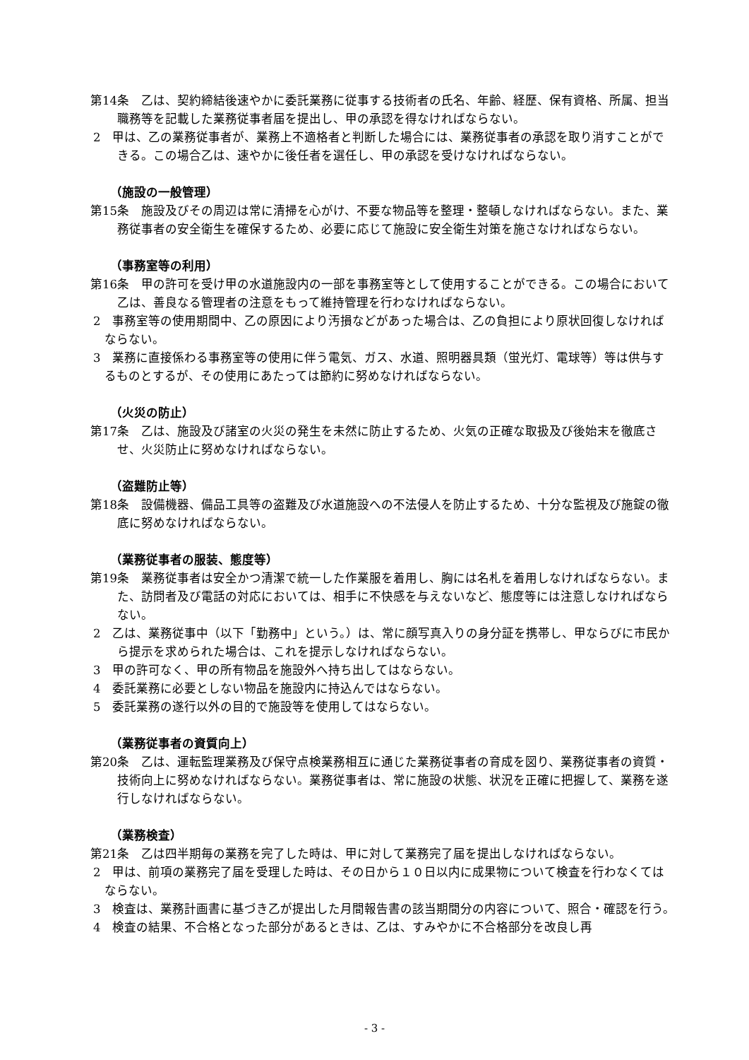第14条　乙は、契約締結後速やかに委託業務に従事する技術者の氏名、年齢、経歴、保有資格、所属、担当職務等を記載した業務従事者届を提出し、甲の承認を得なければならない。
2　甲は、乙の業務従事者が、業務上不適格者と判断した場合には、業務従事者の承認を取り消すことができる。この場合乙は、速やかに後任者を選任し、甲の承認を受けなければならない。
（施設の一般管理）
第15条　施設及びその周辺は常に清掃を心がけ、不要な物品等を整理・整頓しなければならない。また、業務従事者の安全衛生を確保するため、必要に応じて施設に安全衛生対策を施さなければならない。
（事務室等の利用）
第16条　甲の許可を受け甲の水道施設内の一部を事務室等として使用することができる。この場合において乙は、善良なる管理者の注意をもって維持管理を行わなければならない。
2　事務室等の使用期間中、乙の原因により汚損などがあった場合は、乙の負担により原状回復しなければならない。
3　業務に直接係わる事務室等の使用に伴う電気、ガス、水道、照明器具類（蛍光灯、電球等）等は供与するものとするが、その使用にあたっては節約に努めなければならない。
（火災の防止）
第17条　乙は、施設及び諸室の火災の発生を未然に防止するため、火気の正確な取扱及び後始末を徹底させ、火災防止に努めなければならない。
（盗難防止等）
第18条　設備機器、備品工具等の盗難及び水道施設への不法侵人を防止するため、十分な監視及び施錠の徹底に努めなければならない。
（業務従事者の服装、態度等）
第19条　業務従事者は安全かつ清潔で統一した作業服を着用し、胸には名札を着用しなければならない。また、訪問者及び電話の対応においては、相手に不快感を与えないなど、態度等には注意しなければならない。
2　乙は、業務従事中（以下「勤務中」という。）は、常に顔写真入りの身分証を携帯し、甲ならびに市民から提示を求められた場合は、これを提示しなければならない。
3　甲の許可なく、甲の所有物品を施設外へ持ち出してはならない。
4　委託業務に必要としない物品を施設内に持込んではならない。
5　委託業務の遂行以外の目的で施設等を使用してはならない。
（業務従事者の資質向上）
第20条　乙は、運転監理業務及び保守点検業務相互に通じた業務従事者の育成を図り、業務従事者の資質・技術向上に努めなければならない。業務従事者は、常に施設の状態、状況を正確に把握して、業務を遂行しなければならない。
（業務検査）
第21条　乙は四半期毎の業務を完了した時は、甲に対して業務完了届を提出しなければならない。
2　甲は、前項の業務完了届を受理した時は、その日から１０日以内に成果物について検査を行わなくてはならない。
3　検査は、業務計画書に基づき乙が提出した月間報告書の該当期間分の内容について、照合・確認を行う。
4　検査の結果、不合格となった部分があるときは、乙は、すみやかに不合格部分を改良し再
- 3 -